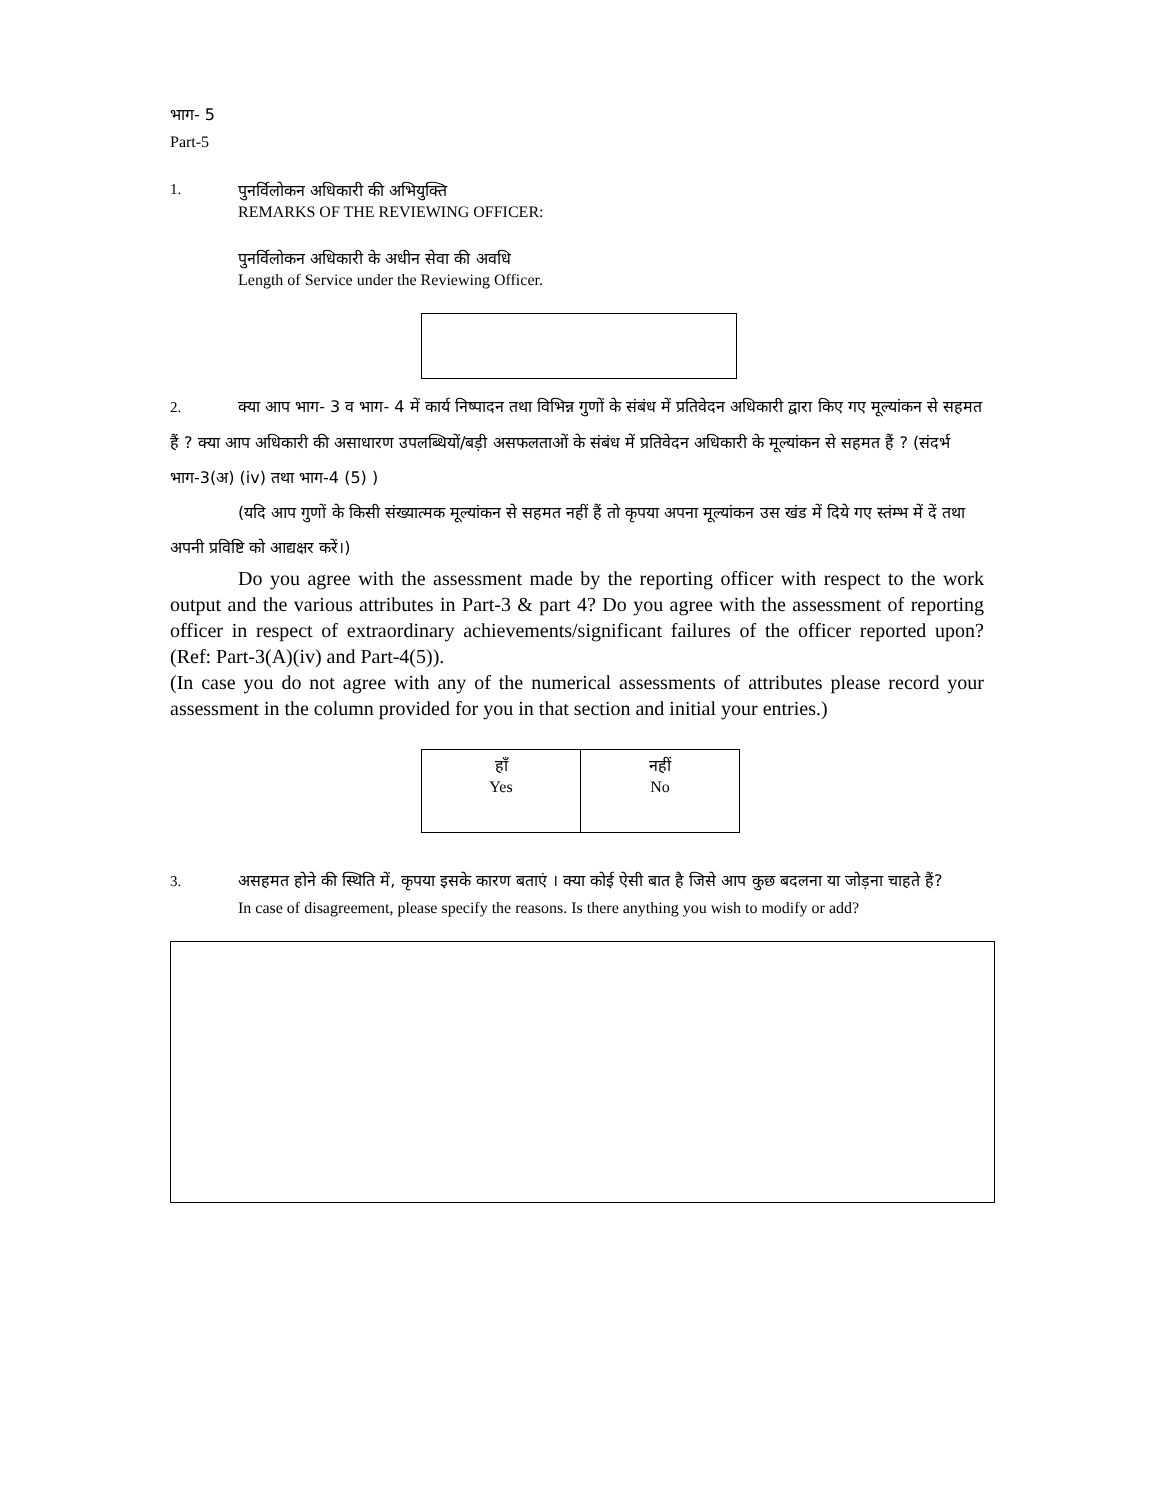भाग- 5
Part-5
1. पुनर्विलोकन अधिकारी की अभियुक्ति
REMARKS OF THE REVIEWING OFFICER:
पुनर्विलोकन अधिकारी के अधीन सेवा की अवधि
Length of Service under the Reviewing Officer.
2. क्या आप भाग- 3 व भाग- 4 में कार्य निष्पादन तथा विभिन्न गुणों के संबंध में प्रतिवेदन अधिकारी द्वारा किए गए मूल्यांकन से सहमत हैं ? क्या आप अधिकारी की असाधारण उपलब्धियों/बड़ी असफलताओं के संबंध में प्रतिवेदन अधिकारी के मूल्यांकन से सहमत हैं ? (संदर्भ भाग-3(अ) (iv) तथा भाग-4 (5) )
(यदि आप गुणों के किसी संख्यात्मक मूल्यांकन से सहमत नहीं हैं तो कृपया अपना मूल्यांकन उस खंड में दिये गए स्तंम्भ में दें तथा अपनी प्रविष्टि को आद्यक्षर करें।)
Do you agree with the assessment made by the reporting officer with respect to the work output and the various attributes in Part-3 & part 4? Do you agree with the assessment of reporting officer in respect of extraordinary achievements/significant failures of the officer reported upon? (Ref: Part-3(A)(iv) and Part-4(5)).
(In case you do not agree with any of the numerical assessments of attributes please record your assessment in the column provided for you in that section and initial your entries.)
| हाँ Yes | नहीं No |
3. असहमत होने की स्थिति में, कृपया इसके कारण बताएं । क्या कोई ऐसी बात है जिसे आप कुछ बदलना या जोड़ना चाहते हैं?
In case of disagreement, please specify the reasons. Is there anything you wish to modify or add?